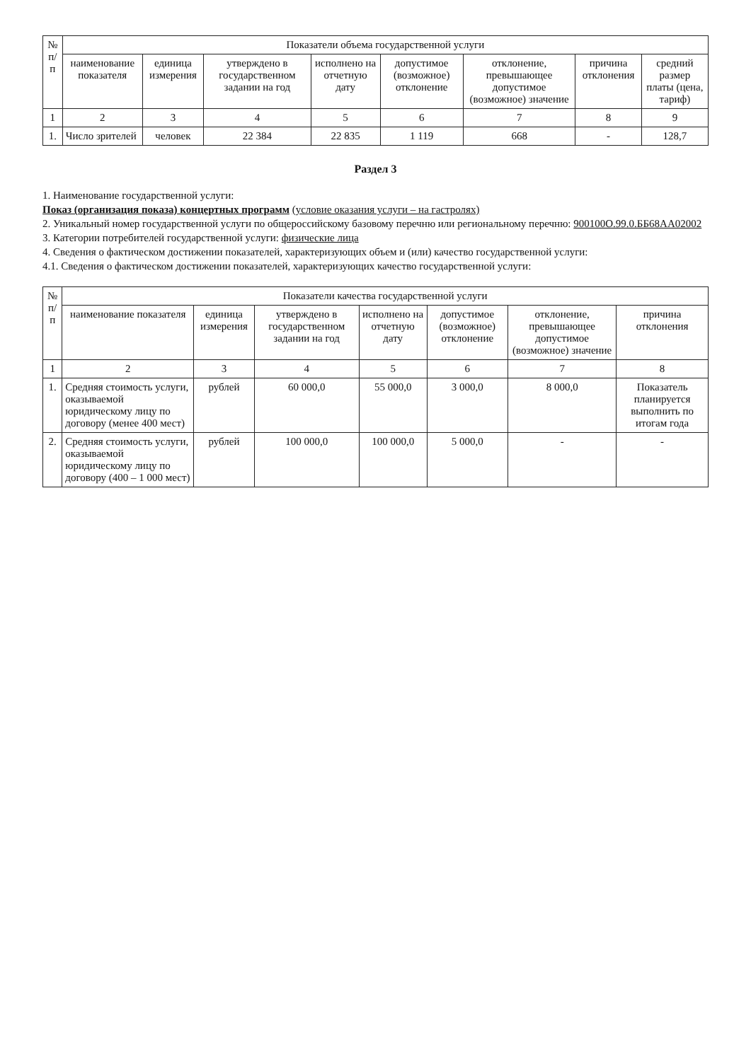| № п/п | Показатели объема государственной услуги | | | | | | | |
| --- | --- | --- | --- | --- | --- | --- | --- | --- |
| | наименование показателя | единица измерения | утверждено в государственном задании на год | исполнено на отчетную дату | допустимое (возможное) отклонение | отклонение, превышающее допустимое (возможное) значение | причина отклонения | средний размер платы (цена, тариф) |
| 1 | 2 | 3 | 4 | 5 | 6 | 7 | 8 | 9 |
| 1. | Число зрителей | человек | 22 384 | 22 835 | 1 119 | 668 | - | 128,7 |
Раздел 3
1. Наименование государственной услуги:
Показ (организация показа) концертных программ (условие оказания услуги – на гастролях)
2. Уникальный номер государственной услуги по общероссийскому базовому перечню или региональному перечню: 900100О.99.0.ББ68АА02002
3. Категории потребителей государственной услуги: физические лица
4. Сведения о фактическом достижении показателей, характеризующих объем и (или) качество государственной услуги:
4.1. Сведения о фактическом достижении показателей, характеризующих качество государственной услуги:
| № п/п | Показатели качества государственной услуги | | | | | | |
| --- | --- | --- | --- | --- | --- | --- | --- |
| | наименование показателя | единица измерения | утверждено в государственном задании на год | исполнено на отчетную дату | допустимое (возможное) отклонение | отклонение, превышающее допустимое (возможное) значение | причина отклонения |
| 1 | 2 | 3 | 4 | 5 | 6 | 7 | 8 |
| 1. | Средняя стоимость услуги, оказываемой юридическому лицу по договору (менее 400 мест) | рублей | 60 000,0 | 55 000,0 | 3 000,0 | 8 000,0 | Показатель планируется выполнить по итогам года |
| 2. | Средняя стоимость услуги, оказываемой юридическому лицу по договору (400 – 1 000 мест) | рублей | 100 000,0 | 100 000,0 | 5 000,0 | - | - |